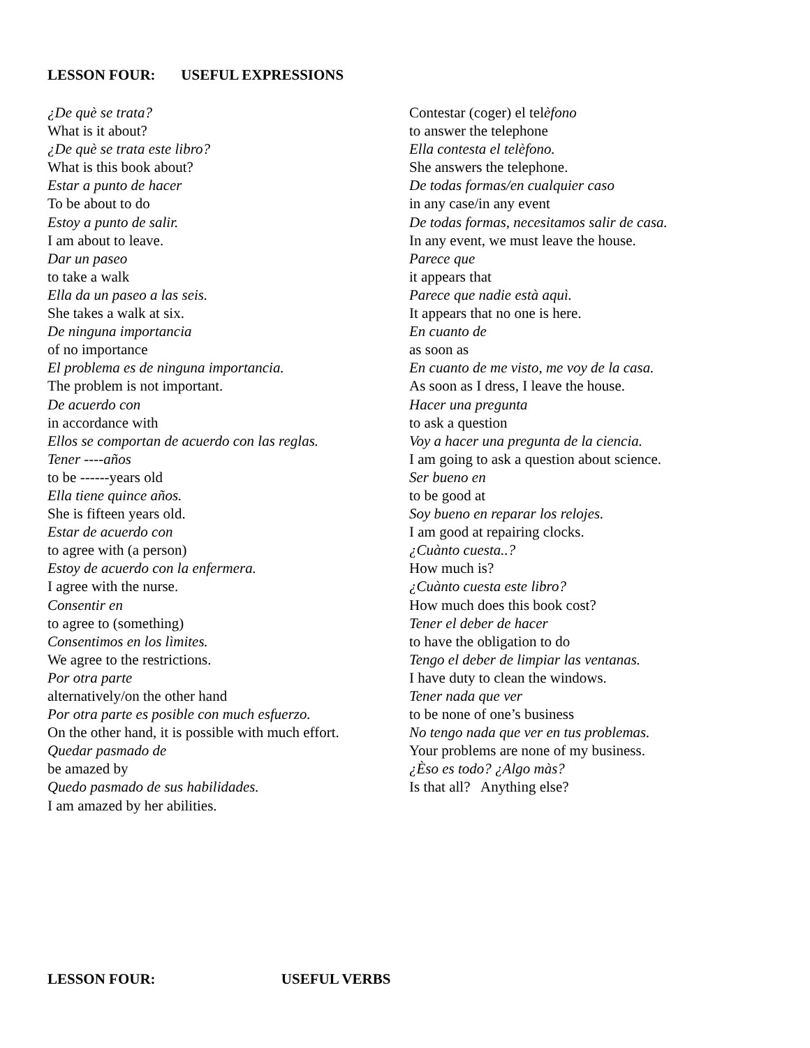LESSON FOUR: USEFUL EXPRESSIONS
¿De què se trata?
What is it about?
¿De què se trata este libro?
What is this book about?
Estar a punto de hacer
To be about to do
Estoy a punto de salir.
I am about to leave.
Dar un paseo
to take a walk
Ella da un paseo a las seis.
She takes a walk at six.
De ninguna importancia
of no importance
El problema es de ninguna importancia.
The problem is not important.
De acuerdo con
in accordance with
Ellos se comportan de acuerdo con las reglas.
Tener ----años
to be ------years old
Ella tiene quince años.
She is fifteen years old.
Estar de acuerdo con
to agree with (a person)
Estoy de acuerdo con la enfermera.
I agree with the nurse.
Consentir en
to agree to (something)
Consentimos en los lìmites.
We agree to the restrictions.
Por otra parte
alternatively/on the other hand
Por otra parte es posible con much esfuerzo.
On the other hand, it is possible with much effort.
Quedar pasmado de
be amazed by
Quedo pasmado de sus habilidades.
I am amazed by her abilities.
Contestar (coger) el telèfono
to answer the telephone
Ella contesta el telèfono.
She answers the telephone.
De todas formas/en cualquier caso
in any case/in any event
De todas formas, necesitamos salir de casa.
In any event, we must leave the house.
Parece que
it appears that
Parece que nadie està aquì.
It appears that no one is here.
En cuanto de
as soon as
En cuanto de me visto, me voy de la casa.
As soon as I dress, I leave the house.
Hacer una pregunta
to ask a question
Voy a hacer una pregunta de la ciencia.
I am going to ask a question about science.
Ser bueno en
to be good at
Soy bueno en reparar los relojes.
I am good at repairing clocks.
¿Cuànto cuesta..?
How much is?
¿Cuànto cuesta este libro?
How much does this book cost?
Tener el deber de hacer
to have the obligation to do
Tengo el deber de limpiar las ventanas.
I have duty to clean the windows.
Tener nada que ver
to be none of one’s business
No tengo nada que ver en tus problemas.
Your problems are none of my business.
¿Èso es todo? ¿Algo màs?
Is that all? Anything else?
LESSON FOUR: USEFUL VERBS